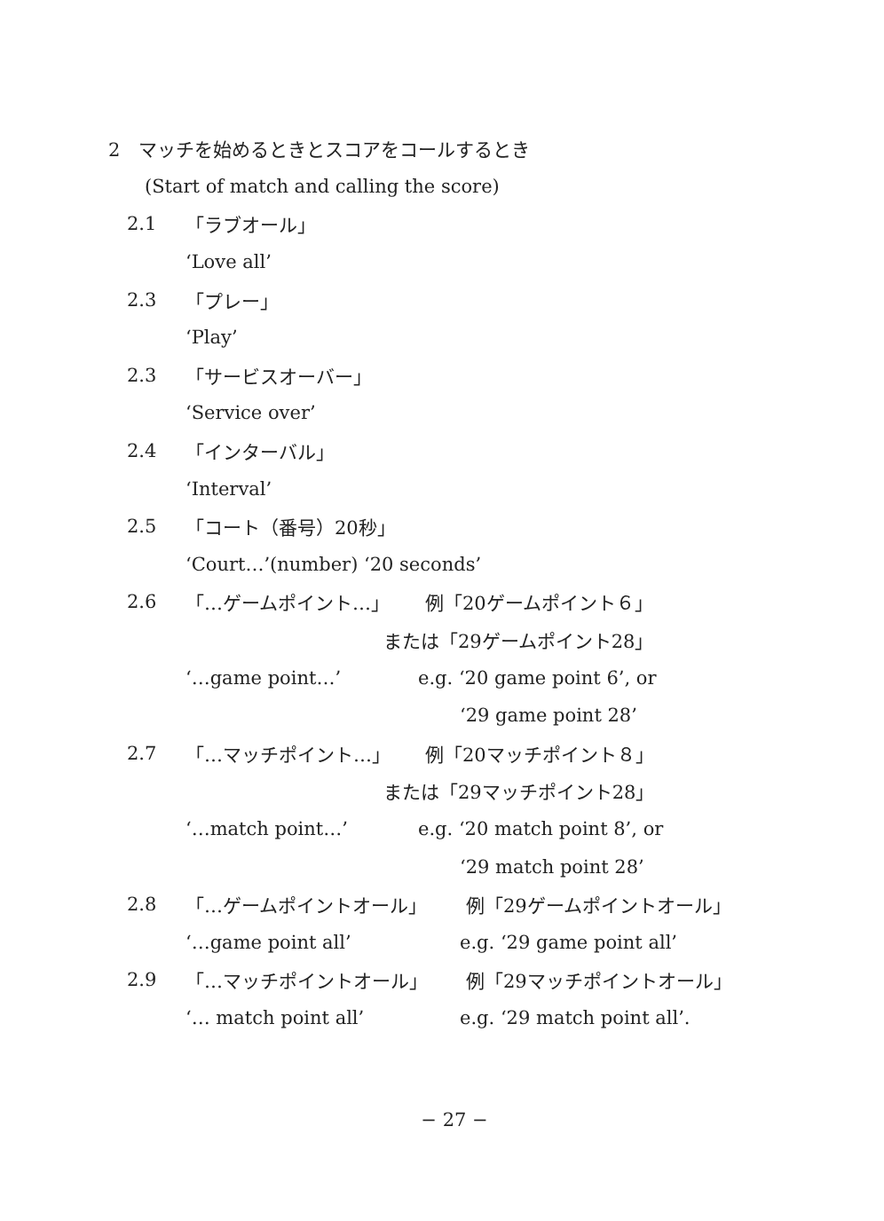2　マッチを始めるときとスコアをコールするとき
(Start of match and calling the score)
2.1 「ラブオール」
‘Love all’
2.3 「プレー」
‘Play’
2.3 「サービスオーバー」
‘Service over’
2.4 「インターバル」
‘Interval’
2.5 「コート（番号）20秒」
‘Court…’(number) ‘20 seconds’
2.6 「…ゲームポイント…」 例「20ゲームポイント６」
または「29ゲームポイント28」
‘…game point…’ e.g. ‘20 game point 6’, or
‘29 game point 28’
2.7 「…マッチポイント…」 例「20マッチポイント８」
または「29マッチポイント28」
‘…match point…’ e.g. ‘20 match point 8’, or
‘29 match point 28’
2.8 「…ゲームポイントオール」 例「29ゲームポイントオール」
‘…game point all’ e.g. ‘29 game point all’
2.9 「…マッチポイントオール」 例「29マッチポイントオール」
‘… match point all’ e.g. ‘29 match point all’.
− 27 −